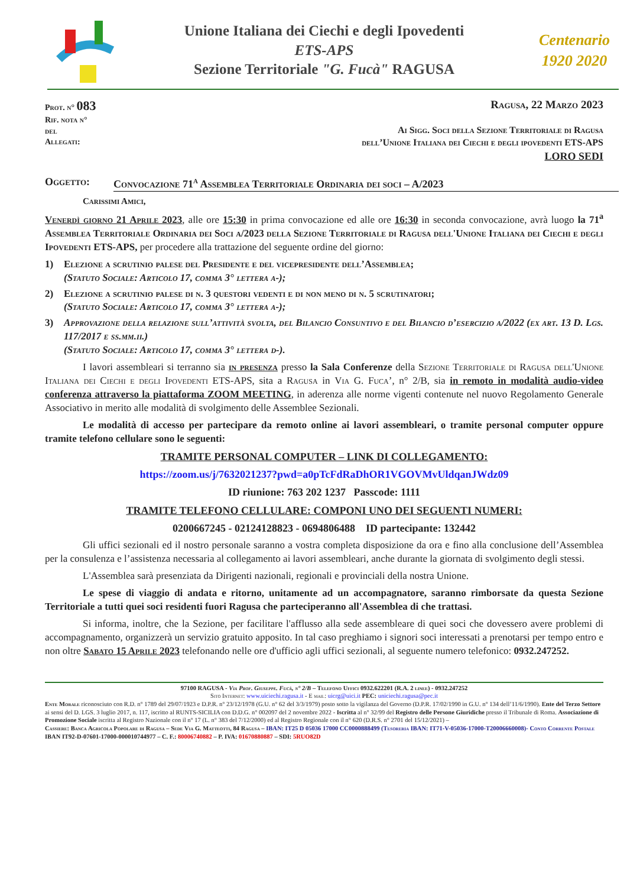Unione Italiana dei Ciechi e degli Ipovedenti
ETS-APS
Sezione Territoriale "G. Fucà" RAGUSA
Centenario
1920 2020
Prot. n° 083
Rif. nota n°
del
Allegati:
Ragusa, 22 Marzo 2023
Ai Sigg. Soci della Sezione Territoriale di Ragusa
dell’Unione Italiana dei Ciechi e degli ipovedenti ETS-APS
LORO SEDI
Oggetto: Convocazione 71<sup>a</sup> Assemblea Territoriale Ordinaria dei soci – A/2023
Carissimi Amici,
Venerdì giorno 21 Aprile 2023, alle ore 15:30 in prima convocazione ed alle ore 16:30 in seconda convocazione, avrà luogo la 71<sup>a</sup> Assemblea Territoriale Ordinaria dei Soci a/2023 della Sezione Territoriale di Ragusa dell'Unione Italiana dei Ciechi e degli Ipovedenti ETS-APS, per procedere alla trattazione del seguente ordine del giorno:
1) Elezione a scrutinio palese del Presidente e del vicepresidente dell’Assemblea;
(Statuto Sociale: Articolo 17, comma 3° lettera a-);
2) Elezione a scrutinio palese di n. 3 questori vedenti e di non meno di n. 5 scrutinatori;
(Statuto Sociale: Articolo 17, comma 3° lettera a-);
3) Approvazione della relazione sull’attività svolta, del Bilancio Consuntivo e del Bilancio d’esercizio a/2022 (ex art. 13 D. Lgs. 117/2017 e ss.mm.ii.)
(Statuto Sociale: Articolo 17, comma 3° lettera d-).
I lavori assembleari si terranno sia in presenza presso la Sala Conferenze della Sezione Territoriale di Ragusa dell'Unione Italiana dei Ciechi e degli Ipovedenti ETS-APS, sita a Ragusa in Via G. Fuca’, n° 2/B, sia in remoto in modalità audio-video conferenza attraverso la piattaforma ZOOM MEETING, in aderenza alle norme vigenti contenute nel nuovo Regolamento Generale Associativo in merito alle modalità di svolgimento delle Assemblee Sezionali.
Le modalità di accesso per partecipare da remoto online ai lavori assembleari, o tramite personal computer oppure tramite telefono cellulare sono le seguenti:
TRAMITE PERSONAL COMPUTER – LINK DI COLLEGAMENTO:
https://zoom.us/j/7632021237?pwd=a0pTcFdRaDhOR1VGOVMvUldqanJWdz09
ID riunione: 763 202 1237 Passcode: 1111
TRAMITE TELEFONO CELLULARE: COMPONI UNO DEI SEGUENTI NUMERI:
0200667245 - 02124128823 - 0694806488 ID partecipante: 132442
Gli uffici sezionali ed il nostro personale saranno a vostra completa disposizione da ora e fino alla conclusione dell’Assemblea per la consulenza e l’assistenza necessaria al collegamento ai lavori assembleari, anche durante la giornata di svolgimento degli stessi.
L'Assemblea sarà presenziata da Dirigenti nazionali, regionali e provinciali della nostra Unione.
Le spese di viaggio di andata e ritorno, unitamente ad un accompagnatore, saranno rimborsate da questa Sezione Territoriale a tutti quei soci residenti fuori Ragusa che parteciperanno all'Assemblea di che trattasi.
Si informa, inoltre, che la Sezione, per facilitare l'afflusso alla sede assembleare di quei soci che dovessero avere problemi di accompagnamento, organizzerà un servizio gratuito apposito. In tal caso preghiamo i signori soci interessati a prenotarsi per tempo entro e non oltre Sabato 15 Aprile 2023 telefonando nelle ore d'ufficio agli uffici sezionali, al seguente numero telefonico: 0932.247252.
97100 RAGUSA - Via Prof. Giuseppe. Fucà, n° 2/B – Telefono Uffici 0932.622201 (R.A. 2 linee) - 0932.247252
Sito Internet: www.uiciechi.ragusa.it - E mail: uicrg@uici.it PEC: uniciechi.ragusa@pec.it
Ente Morale riconosciuto con R.D. n° 1789 del 29/07/1923 e D.P.R. n° 23/12/1978 (G.U. n° 62 del 3/3/1979) posto sotto la vigilanza del Governo (D.P.R. 17/02/1990 in G.U. n° 134 dell’11/6/1990). Ente del Terzo Settore ai sensi del D. LGS. 3 luglio 2017, n. 117, iscritto al RUNTS-SICILIA con D.D.G. n° 002097 del 2 novembre 2022 - Iscritta al n° 32/99 del Registro delle Persone Giuridiche presso il Tribunale di Roma. Associazione di Promozione Sociale iscritta al Registro Nazionale con il n° 17 (L. n° 383 del 7/12/2000) ed al Registro Regionale con il n° 620 (D.R.S. n° 2701 del 15/12/2021) –
Cassiere: Banca Agricola Popolare di Ragusa – Sede Via G. Matteotti, 84 Ragusa – IBAN: IT25 D 05036 17000 CC0000888499 (Tesoreria IBAN: IT71-V-05036-17000-T20006660008)- Conto Corrente Postale IBAN IT92-D-07601-17000-000010744977 – C. F.: 80006740882 – P. IVA: 01670880887 – SDI: 5RUO82D